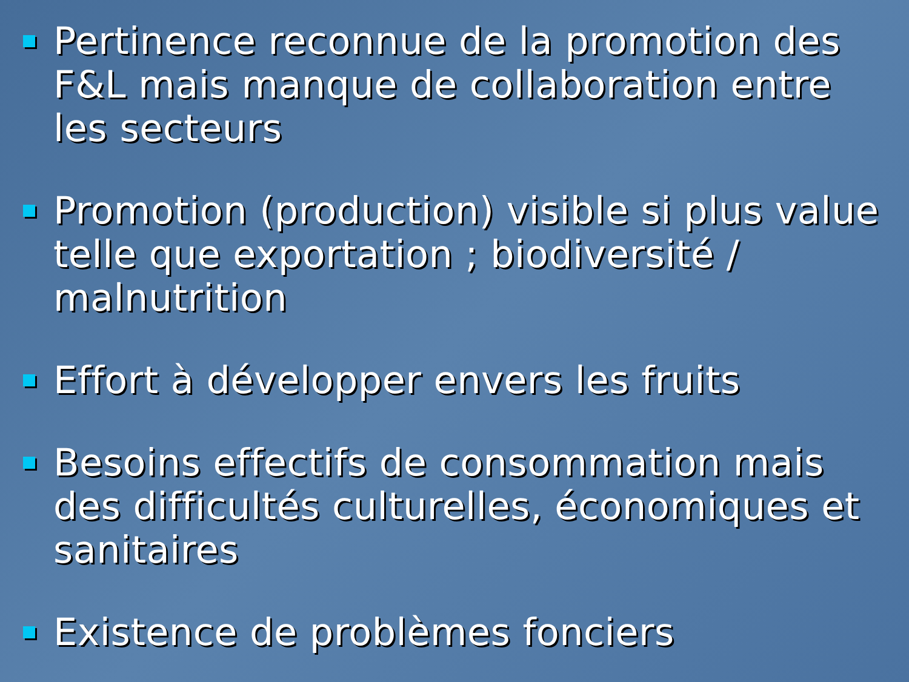Pertinence reconnue de la promotion des F&L mais manque de collaboration entre les secteurs
Promotion (production) visible si plus value telle que exportation ; biodiversité / malnutrition
Effort à développer envers les fruits
Besoins effectifs de consommation mais des difficultés culturelles, économiques et sanitaires
Existence de problèmes fonciers